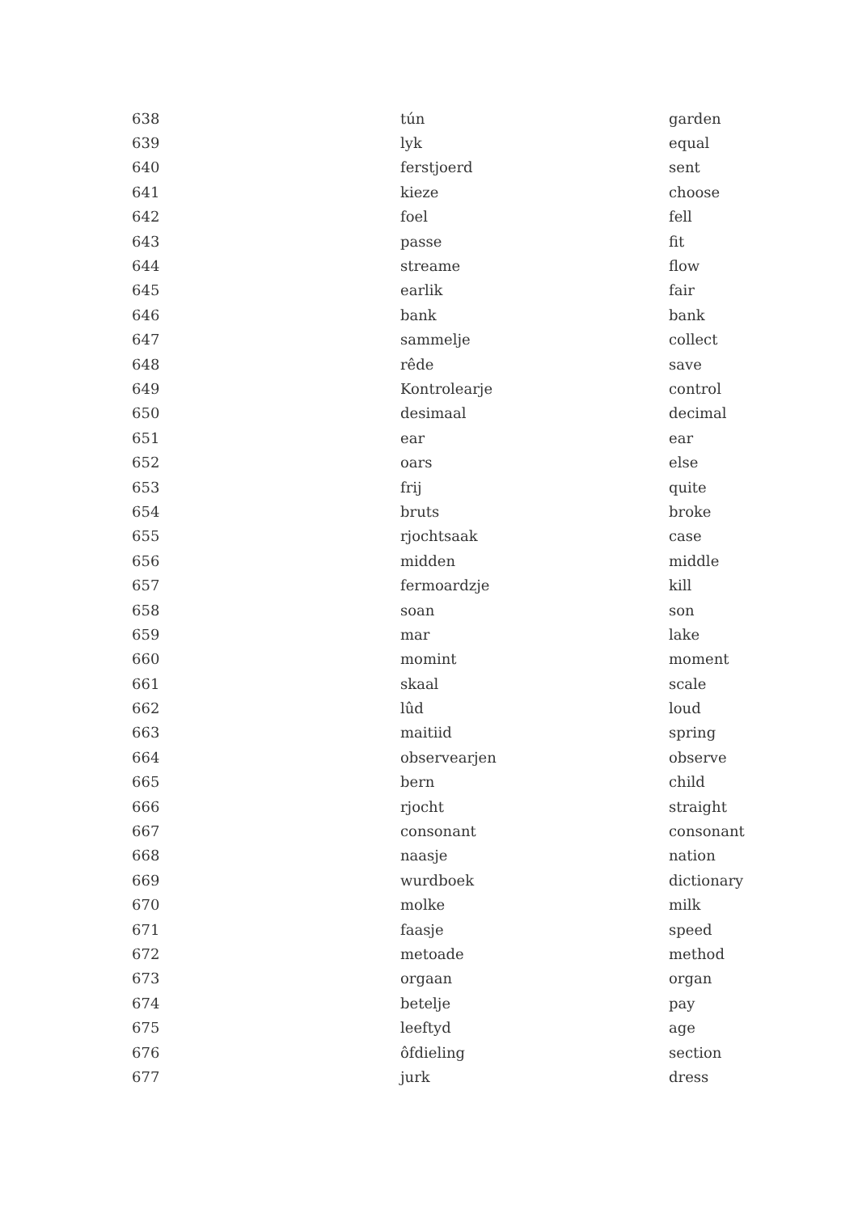| 638 | tún | garden |
| 639 | lyk | equal |
| 640 | ferstjoerd | sent |
| 641 | kieze | choose |
| 642 | foel | fell |
| 643 | passe | fit |
| 644 | streame | flow |
| 645 | earlik | fair |
| 646 | bank | bank |
| 647 | sammelje | collect |
| 648 | rêde | save |
| 649 | Kontrolearje | control |
| 650 | desimaal | decimal |
| 651 | ear | ear |
| 652 | oars | else |
| 653 | frij | quite |
| 654 | bruts | broke |
| 655 | rjochtsaak | case |
| 656 | midden | middle |
| 657 | fermoardzje | kill |
| 658 | soan | son |
| 659 | mar | lake |
| 660 | momint | moment |
| 661 | skaal | scale |
| 662 | lûd | loud |
| 663 | maitiid | spring |
| 664 | observearjen | observe |
| 665 | bern | child |
| 666 | rjocht | straight |
| 667 | consonant | consonant |
| 668 | naasje | nation |
| 669 | wurdboek | dictionary |
| 670 | molke | milk |
| 671 | faasje | speed |
| 672 | metoade | method |
| 673 | orgaan | organ |
| 674 | betelje | pay |
| 675 | leeftyd | age |
| 676 | ôfdieling | section |
| 677 | jurk | dress |